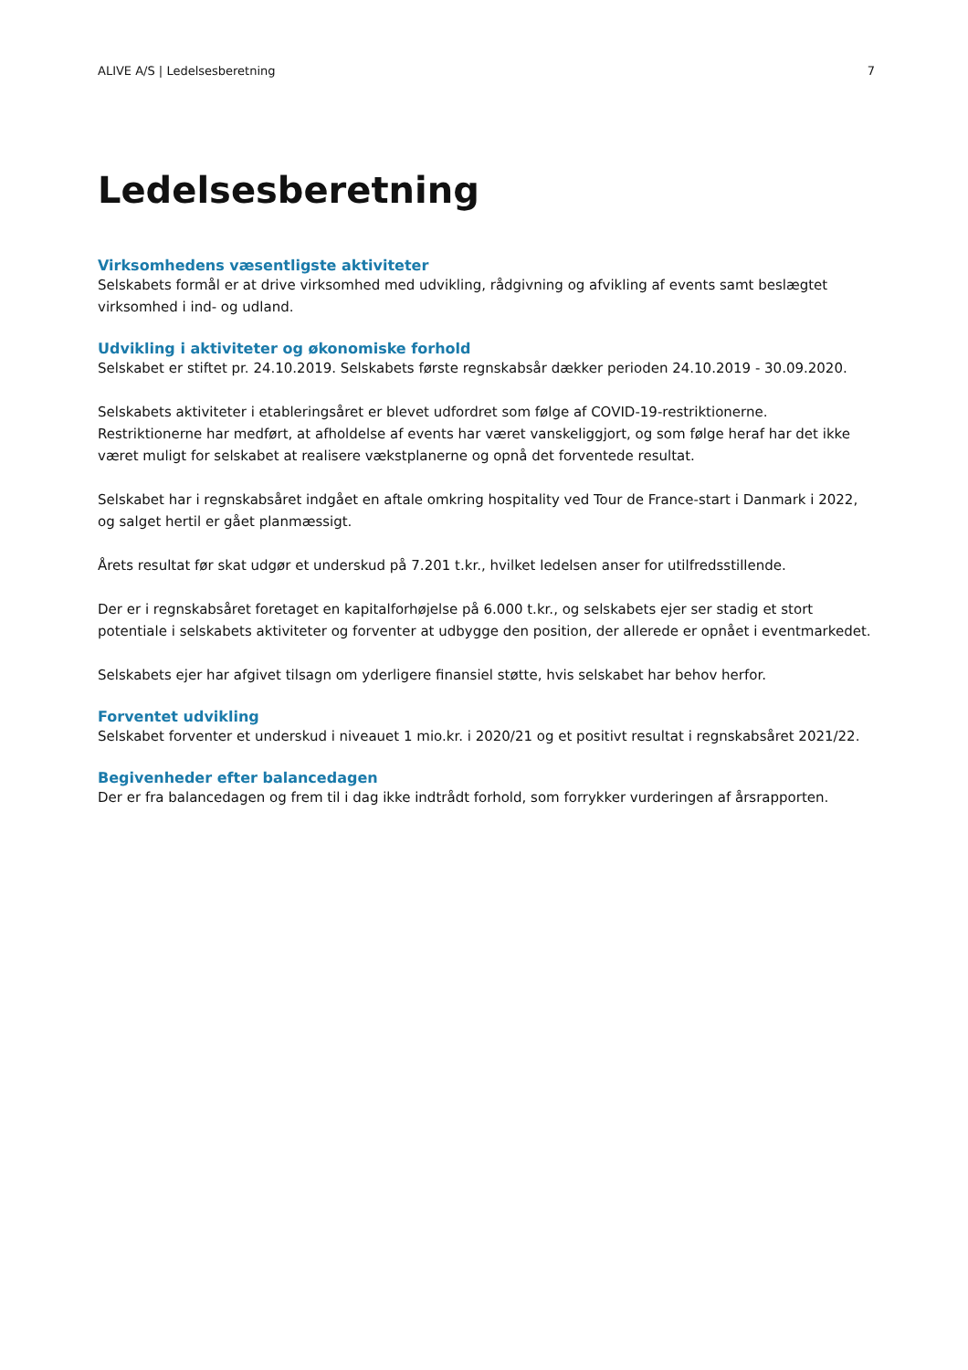ALIVE A/S | Ledelsesberetning 7
Ledelsesberetning
Virksomhedens væsentligste aktiviteter
Selskabets formål er at drive virksomhed med udvikling, rådgivning og afvikling af events samt beslægtet virksomhed i ind- og udland.
Udvikling i aktiviteter og økonomiske forhold
Selskabet er stiftet pr. 24.10.2019. Selskabets første regnskabsår dækker perioden 24.10.2019 - 30.09.2020.
Selskabets aktiviteter i etableringsåret er blevet udfordret som følge af COVID-19-restriktionerne. Restriktionerne har medført, at afholdelse af events har været vanskeliggjort, og som følge heraf har det ikke været muligt for selskabet at realisere vækstplanerne og opnå det forventede resultat.
Selskabet har i regnskabsåret indgået en aftale omkring hospitality ved Tour de France-start i Danmark i 2022, og salget hertil er gået planmæssigt.
Årets resultat før skat udgør et underskud på 7.201 t.kr., hvilket ledelsen anser for utilfredsstillende.
Der er i regnskabsåret foretaget en kapitalforhøjelse på 6.000 t.kr., og selskabets ejer ser stadig et stort potentiale i selskabets aktiviteter og forventer at udbygge den position, der allerede er opnået i eventmarkedet.
Selskabets ejer har afgivet tilsagn om yderligere finansiel støtte, hvis selskabet har behov herfor.
Forventet udvikling
Selskabet forventer et underskud i niveauet 1 mio.kr. i 2020/21 og et positivt resultat i regnskabsåret 2021/22.
Begivenheder efter balancedagen
Der er fra balancedagen og frem til i dag ikke indtrådt forhold, som forrykker vurderingen af årsrapporten.